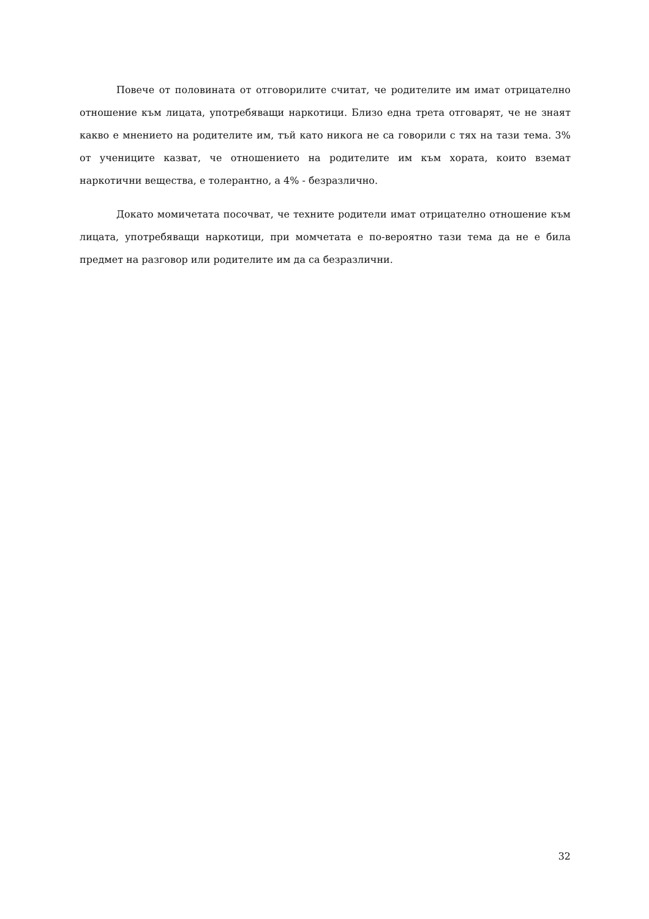Повече от половината от отговорилите считат, че родителите им имат отрицателно отношение към лицата, употребяващи наркотици. Близо една трета отговарят, че не знаят какво е мнението на родителите им, тъй като никога не са говорили с тях на тази тема. 3% от учениците казват, че отношението на родителите им към хората, които вземат наркотични вещества, е толерантно, а 4% - безразлично.
Докато момичетата посочват, че техните родители имат отрицателно отношение към лицата, употребяващи наркотици, при момчетата е по-вероятно тази тема да не е била предмет на разговор или родителите им да са безразлични.
32